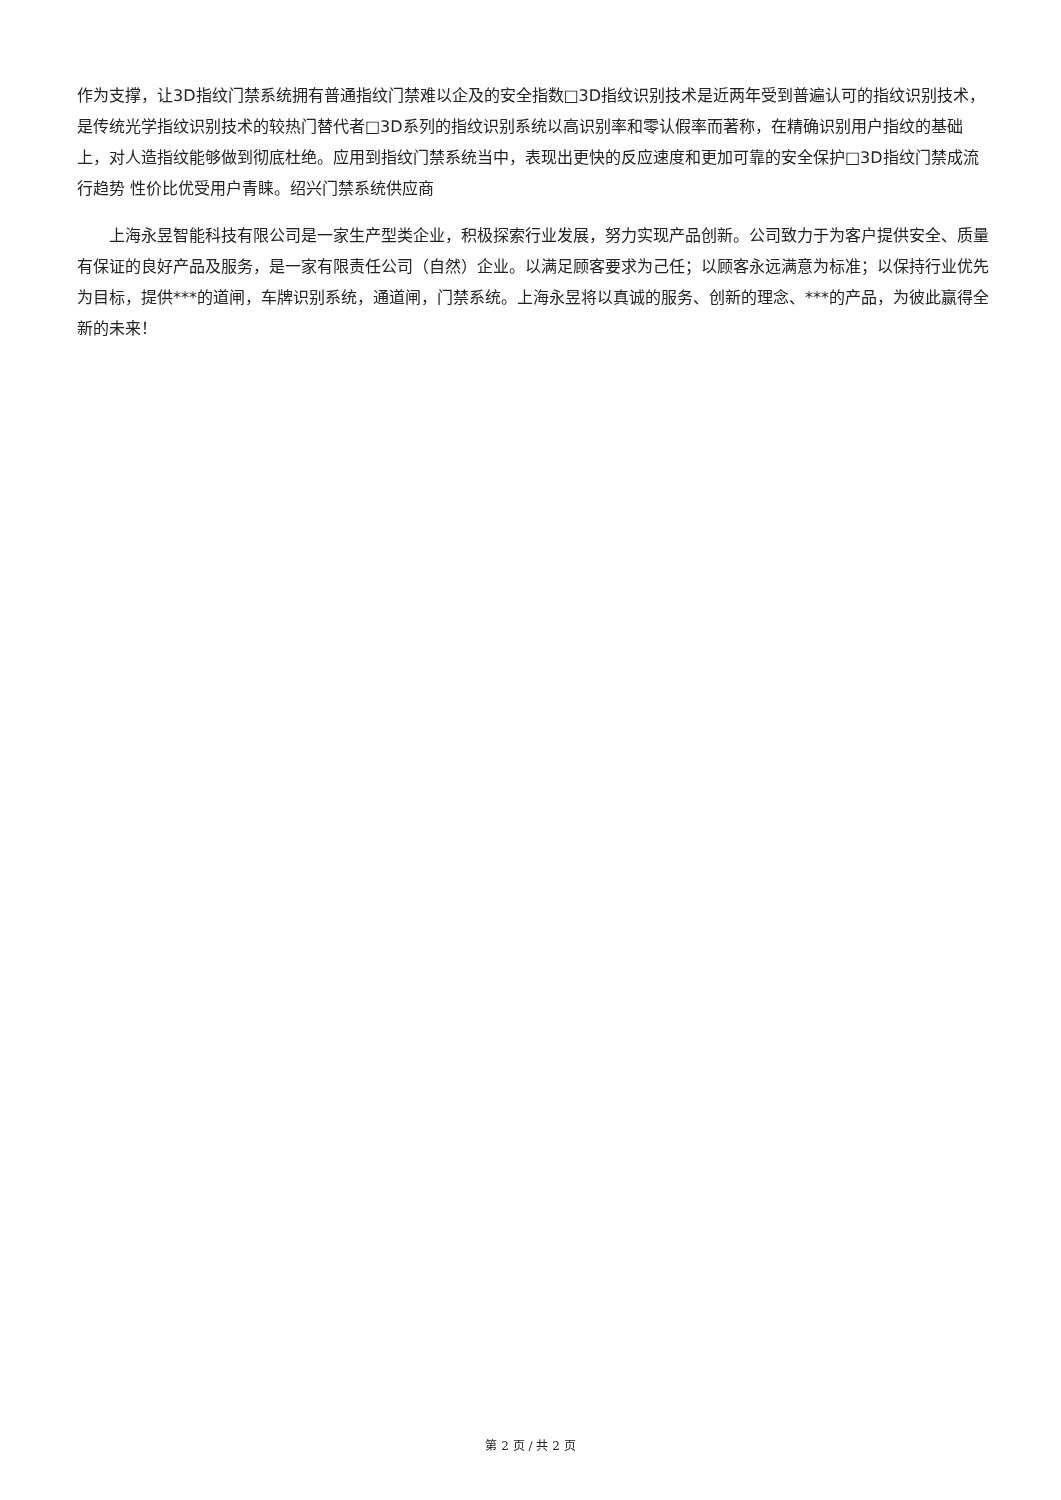作为支撑，让3D指纹门禁系统拥有普通指纹门禁难以企及的安全指数□3D指纹识别技术是近两年受到普遍认可的指纹识别技术，是传统光学指纹识别技术的较热门替代者□3D系列的指纹识别系统以高识别率和零认假率而著称，在精确识别用户指纹的基础上，对人造指纹能够做到彻底杜绝。应用到指纹门禁系统当中，表现出更快的反应速度和更加可靠的安全保护□3D指纹门禁成流行趋势 性价比优受用户青睐。绍兴门禁系统供应商
上海永昱智能科技有限公司是一家生产型类企业，积极探索行业发展，努力实现产品创新。公司致力于为客户提供安全、质量有保证的良好产品及服务，是一家有限责任公司（自然）企业。以满足顾客要求为己任；以顾客永远满意为标准；以保持行业优先为目标，提供***的道闸，车牌识别系统，通道闸，门禁系统。上海永昱将以真诚的服务、创新的理念、***的产品，为彼此赢得全新的未来！
第 2 页 / 共 2 页